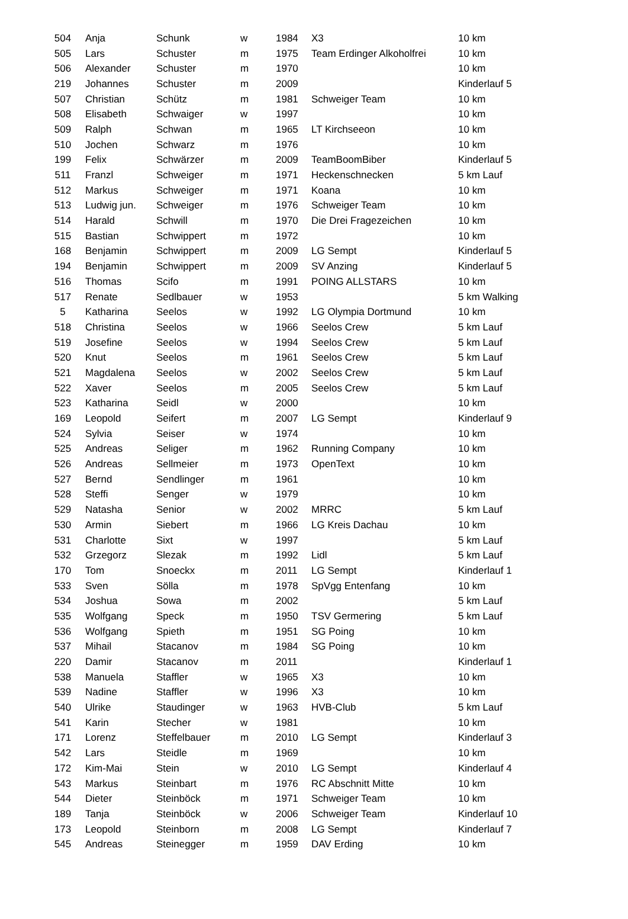| 504 | Anja | Schunk | w | 1984 | X3 | 10 km |
| 505 | Lars | Schuster | m | 1975 | Team Erdinger Alkoholfrei | 10 km |
| 506 | Alexander | Schuster | m | 1970 | | 10 km |
| 219 | Johannes | Schuster | m | 2009 | | Kinderlauf 5 |
| 507 | Christian | Schütz | m | 1981 | Schweiger Team | 10 km |
| 508 | Elisabeth | Schwaiger | w | 1997 | | 10 km |
| 509 | Ralph | Schwan | m | 1965 | LT Kirchseeon | 10 km |
| 510 | Jochen | Schwarz | m | 1976 | | 10 km |
| 199 | Felix | Schwärzer | m | 2009 | TeamBoomBiber | Kinderlauf 5 |
| 511 | Franzl | Schweiger | m | 1971 | Heckenschnecken | 5 km Lauf |
| 512 | Markus | Schweiger | m | 1971 | Koana | 10 km |
| 513 | Ludwig jun. | Schweiger | m | 1976 | Schweiger Team | 10 km |
| 514 | Harald | Schwill | m | 1970 | Die Drei Fragezeichen | 10 km |
| 515 | Bastian | Schwippert | m | 1972 | | 10 km |
| 168 | Benjamin | Schwippert | m | 2009 | LG Sempt | Kinderlauf 5 |
| 194 | Benjamin | Schwippert | m | 2009 | SV Anzing | Kinderlauf 5 |
| 516 | Thomas | Scifo | m | 1991 | POING ALLSTARS | 10 km |
| 517 | Renate | Sedlbauer | w | 1953 | | 5 km Walking |
| 5 | Katharina | Seelos | w | 1992 | LG Olympia Dortmund | 10 km |
| 518 | Christina | Seelos | w | 1966 | Seelos Crew | 5 km Lauf |
| 519 | Josefine | Seelos | w | 1994 | Seelos Crew | 5 km Lauf |
| 520 | Knut | Seelos | m | 1961 | Seelos Crew | 5 km Lauf |
| 521 | Magdalena | Seelos | w | 2002 | Seelos Crew | 5 km Lauf |
| 522 | Xaver | Seelos | m | 2005 | Seelos Crew | 5 km Lauf |
| 523 | Katharina | Seidl | w | 2000 | | 10 km |
| 169 | Leopold | Seifert | m | 2007 | LG Sempt | Kinderlauf 9 |
| 524 | Sylvia | Seiser | w | 1974 | | 10 km |
| 525 | Andreas | Seliger | m | 1962 | Running Company | 10 km |
| 526 | Andreas | Sellmeier | m | 1973 | OpenText | 10 km |
| 527 | Bernd | Sendlinger | m | 1961 | | 10 km |
| 528 | Steffi | Senger | w | 1979 | | 10 km |
| 529 | Natasha | Senior | w | 2002 | MRRC | 5 km Lauf |
| 530 | Armin | Siebert | m | 1966 | LG Kreis Dachau | 10 km |
| 531 | Charlotte | Sixt | w | 1997 | | 5 km Lauf |
| 532 | Grzegorz | Slezak | m | 1992 | Lidl | 5 km Lauf |
| 170 | Tom | Snoeckx | m | 2011 | LG Sempt | Kinderlauf 1 |
| 533 | Sven | Sölla | m | 1978 | SpVgg Entenfang | 10 km |
| 534 | Joshua | Sowa | m | 2002 | | 5 km Lauf |
| 535 | Wolfgang | Speck | m | 1950 | TSV Germering | 5 km Lauf |
| 536 | Wolfgang | Spieth | m | 1951 | SG Poing | 10 km |
| 537 | Mihail | Stacanov | m | 1984 | SG Poing | 10 km |
| 220 | Damir | Stacanov | m | 2011 | | Kinderlauf 1 |
| 538 | Manuela | Staffler | w | 1965 | X3 | 10 km |
| 539 | Nadine | Staffler | w | 1996 | X3 | 10 km |
| 540 | Ulrike | Staudinger | w | 1963 | HVB-Club | 5 km Lauf |
| 541 | Karin | Stecher | w | 1981 | | 10 km |
| 171 | Lorenz | Steffelbauer | m | 2010 | LG Sempt | Kinderlauf 3 |
| 542 | Lars | Steidle | m | 1969 | | 10 km |
| 172 | Kim-Mai | Stein | w | 2010 | LG Sempt | Kinderlauf 4 |
| 543 | Markus | Steinbart | m | 1976 | RC Abschnitt Mitte | 10 km |
| 544 | Dieter | Steinböck | m | 1971 | Schweiger Team | 10 km |
| 189 | Tanja | Steinböck | w | 2006 | Schweiger Team | Kinderlauf 10 |
| 173 | Leopold | Steinborn | m | 2008 | LG Sempt | Kinderlauf 7 |
| 545 | Andreas | Steinegger | m | 1959 | DAV Erding | 10 km |